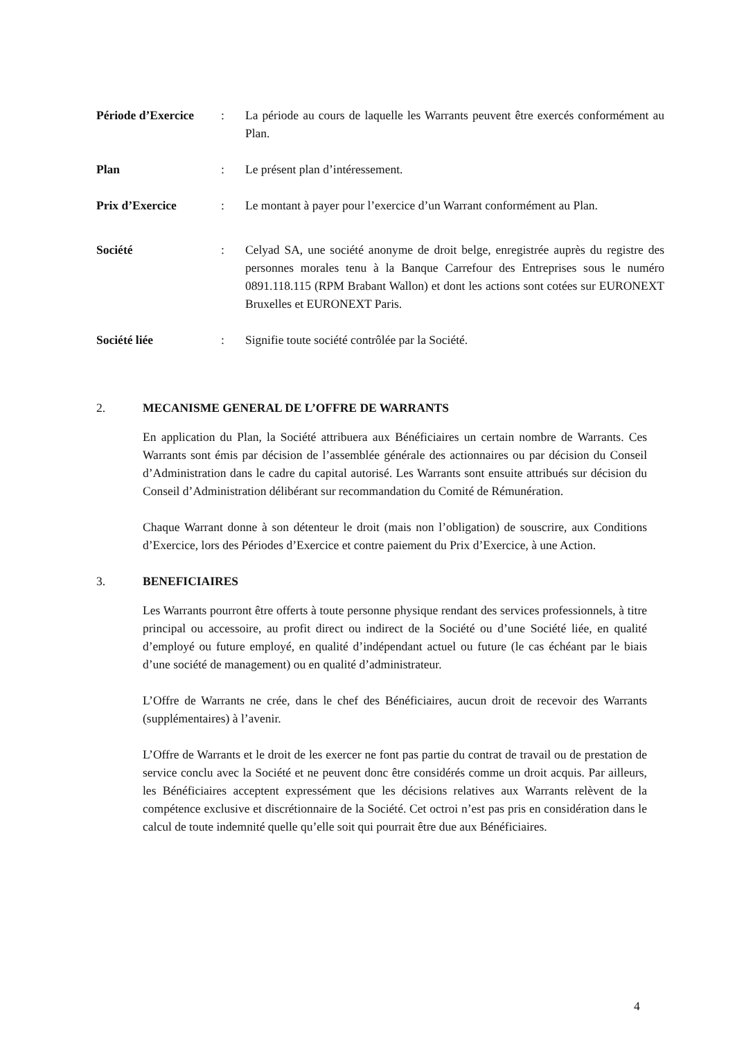Période d’Exercice
: La période au cours de laquelle les Warrants peuvent être exercés conformément au Plan.
Plan : Le présent plan d’intéressement.
Prix d’Exercice : Le montant à payer pour l’exercice d’un Warrant conformément au Plan.
Société : Celyad SA, une société anonyme de droit belge, enregistrée auprès du registre des personnes morales tenu à la Banque Carrefour des Entreprises sous le numéro 0891.118.115 (RPM Brabant Wallon) et dont les actions sont cotées sur EURONEXT Bruxelles et EURONEXT Paris.
Société liée : Signifie toute société contrôlée par la Société.
2. MECANISME GENERAL DE L’OFFRE DE WARRANTS
En application du Plan, la Société attribuera aux Bénéficiaires un certain nombre de Warrants. Ces Warrants sont émis par décision de l’assemblée générale des actionnaires ou par décision du Conseil d’Administration dans le cadre du capital autorisé. Les Warrants sont ensuite attribués sur décision du Conseil d’Administration délibérant sur recommandation du Comité de Rémunération.
Chaque Warrant donne à son détenteur le droit (mais non l’obligation) de souscrire, aux Conditions d’Exercice, lors des Périodes d’Exercice et contre paiement du Prix d’Exercice, à une Action.
3. BENEFICIAIRES
Les Warrants pourront être offerts à toute personne physique rendant des services professionnels, à titre principal ou accessoire, au profit direct ou indirect de la Société ou d’une Société liée, en qualité d’employé ou future employé, en qualité d’indépendant actuel ou future (le cas échéant par le biais d’une société de management) ou en qualité d’administrateur.
L’Offre de Warrants ne crée, dans le chef des Bénéficiaires, aucun droit de recevoir des Warrants (supplémentaires) à l’avenir.
L’Offre de Warrants et le droit de les exercer ne font pas partie du contrat de travail ou de prestation de service conclu avec la Société et ne peuvent donc être considérés comme un droit acquis. Par ailleurs, les Bénéficiaires acceptent expressément que les décisions relatives aux Warrants relèvent de la compétence exclusive et discrétionnaire de la Société. Cet octroi n’est pas pris en considération dans le calcul de toute indemnité quelle qu’elle soit qui pourrait être due aux Bénéficiaires.
4